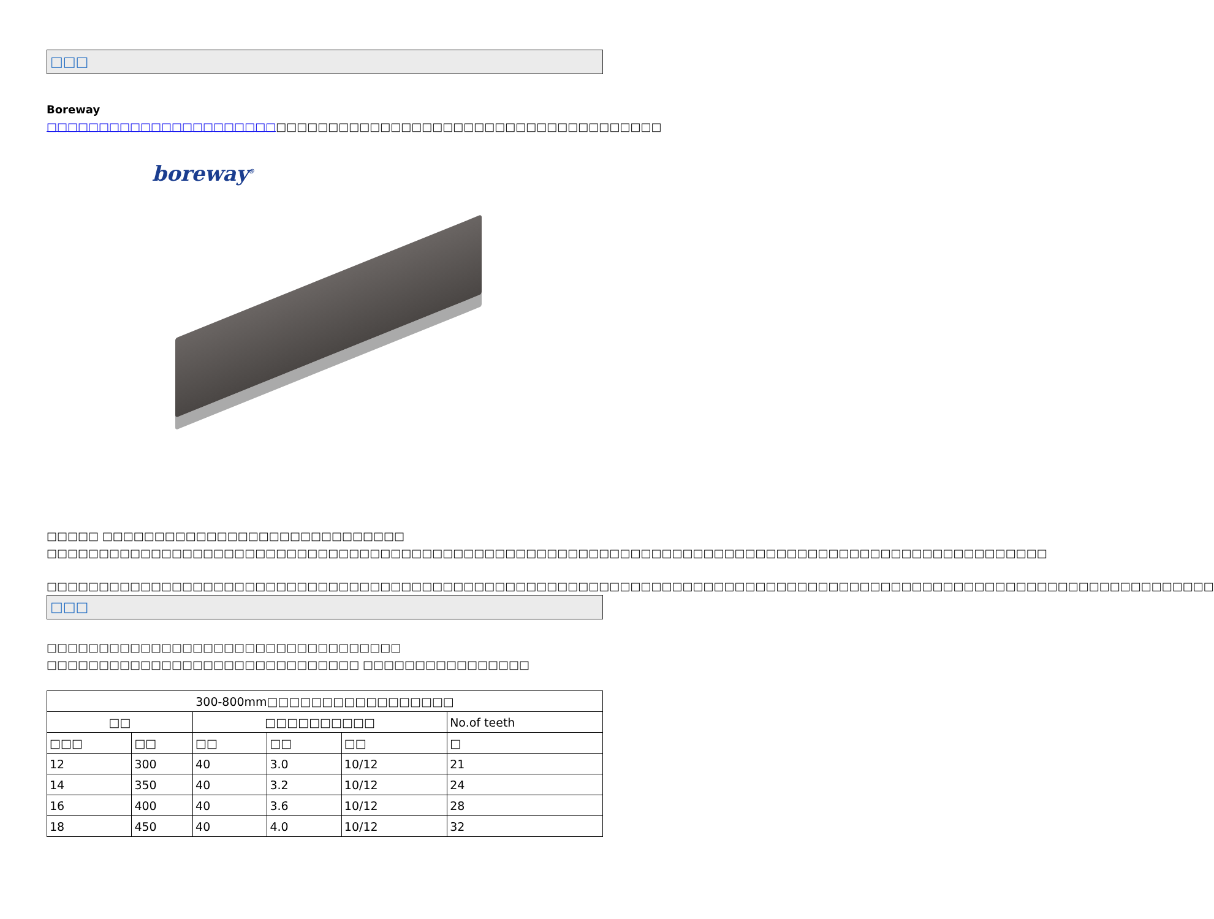□□□
Boreway □□□□□□□□□□□□□□□□□□□□□□□□□□□□□□□□□□□□□□□□□□□□□□□□□□□□□□□□□□□
boreway<sup>®</sup>
□□□□□ □□□□□□□□□□□□□□□□□□□□□□□□□□□□□ □□□□□□□□□□□□□□□□□□□□□□□□□□□□□□□□□□□□□□□□□□□□□□□□□□□□□□□□□□□□□□□□□□□□□□□□□□□□□□□□□□□□□□□□□□□□□□□□
□□□□□□□□□□□□□□□□□□□□□□□□□□□□□□□□□□□□□□□□□□□□□□□□□□□□□□□□□□□□□□□□□□□□□□□□□□□□□□□□□□□□□□□□□□□□□□□□□□□□□□□□□□□□□□□□
□□□
□□□□□□□□□□□□□□□□□□□□□□□□□□□□□□□□□□
□□□□□□□□□□□□□□□□□□□□□□□□□□□□□□ □□□□□□□□□□□□□□□□
| 300-800mm□□□□□□□□□□□□□□□□□ | | | | | |
| --- | --- | --- | --- | --- | --- |
| □□ | | □□□□□□□□□□ | | | No.of teeth |
| □□□ | □□ | □□ | □□ | □□ | □ |
| 12 | 300 | 40 | 3.0 | 10/12 | 21 |
| 14 | 350 | 40 | 3.2 | 10/12 | 24 |
| 16 | 400 | 40 | 3.6 | 10/12 | 28 |
| 18 | 450 | 40 | 4.0 | 10/12 | 32 |